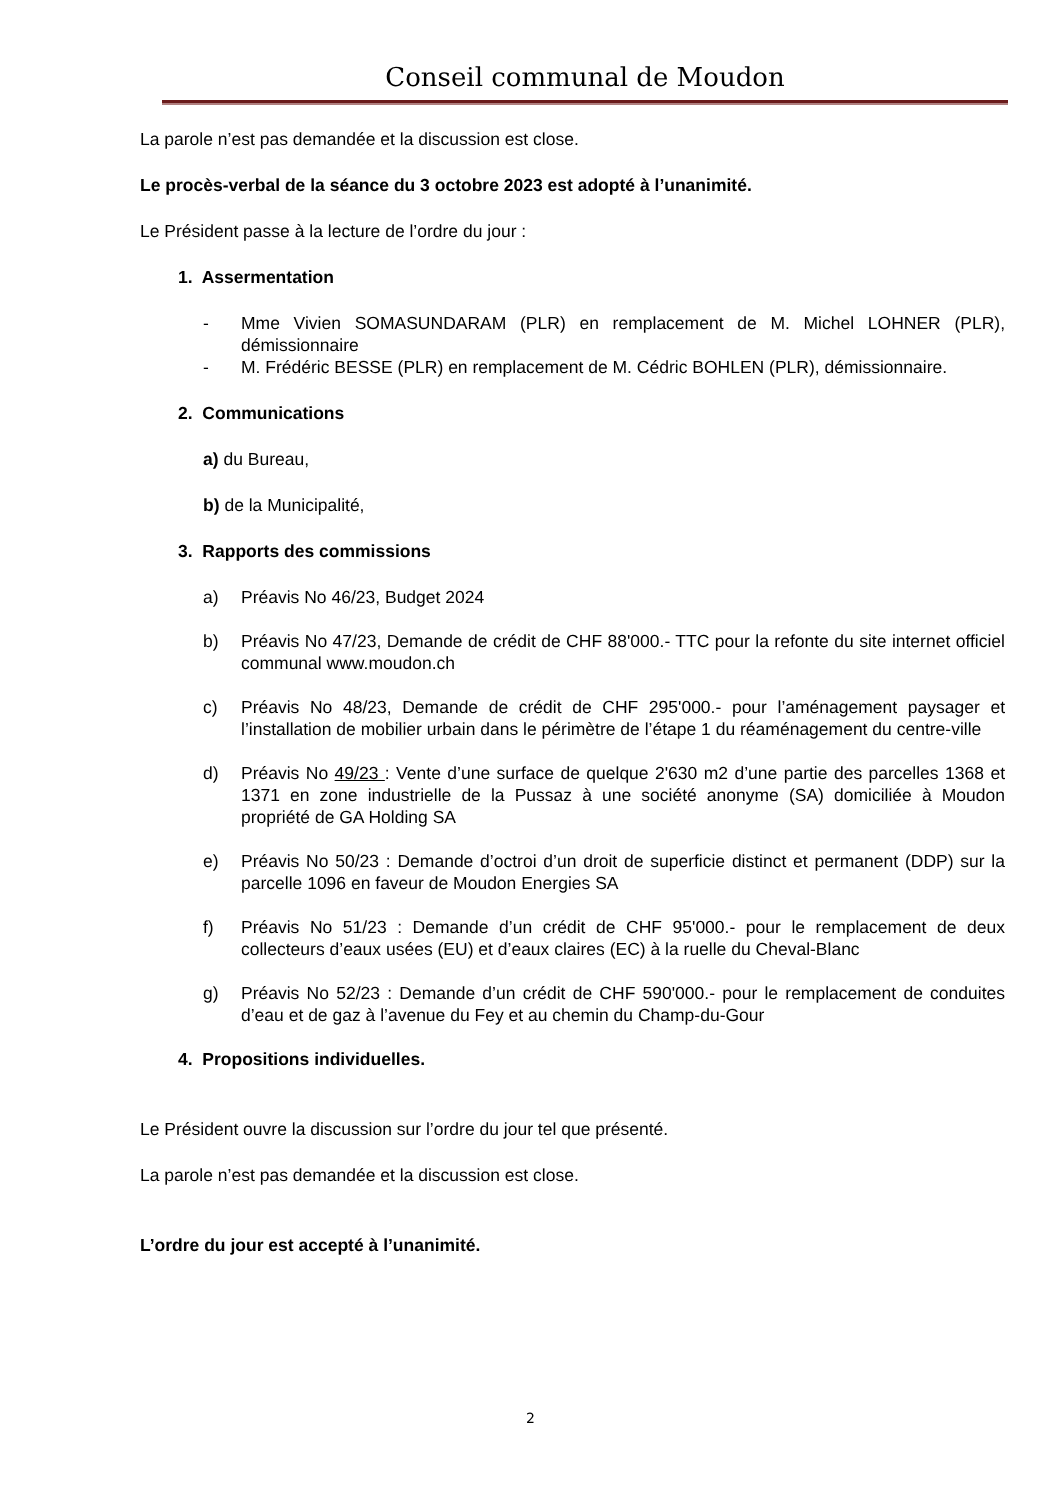Conseil communal de Moudon
La parole n’est pas demandée et la discussion est close.
Le procès-verbal de la séance du 3 octobre 2023 est adopté à l’unanimité.
Le Président passe à la lecture de l’ordre du jour :
1. Assermentation
- Mme Vivien SOMASUNDARAM (PLR) en remplacement de M. Michel LOHNER (PLR), démissionnaire
- M. Frédéric BESSE (PLR) en remplacement de M. Cédric BOHLEN (PLR), démissionnaire.
2. Communications
a) du Bureau,
b) de la Municipalité,
3. Rapports des commissions
a) Préavis No 46/23, Budget 2024
b) Préavis No 47/23, Demande de crédit de CHF 88'000.- TTC pour la refonte du site internet officiel communal www.moudon.ch
c) Préavis No 48/23, Demande de crédit de CHF 295'000.- pour l’aménagement paysager et l’installation de mobilier urbain dans le périmètre de l’étape 1 du réaménagement du centre-ville
d) Préavis No 49/23 : Vente d’une surface de quelque 2'630 m2 d’une partie des parcelles 1368 et 1371 en zone industrielle de la Pussaz à une société anonyme (SA) domiciliée à Moudon propriété de GA Holding SA
e) Préavis No 50/23 : Demande d’octroi d’un droit de superficie distinct et permanent (DDP) sur la parcelle 1096 en faveur de Moudon Energies SA
f) Préavis No 51/23 : Demande d’un crédit de CHF 95'000.- pour le remplacement de deux collecteurs d’eaux usées (EU) et d’eaux claires (EC) à la ruelle du Cheval-Blanc
g) Préavis No 52/23 : Demande d’un crédit de CHF 590'000.- pour le remplacement de conduites d’eau et de gaz à l’avenue du Fey et au chemin du Champ-du-Gour
4. Propositions individuelles.
Le Président ouvre la discussion sur l’ordre du jour tel que présenté.
La parole n’est pas demandée et la discussion est close.
L’ordre du jour est accepté à l’unanimité.
2